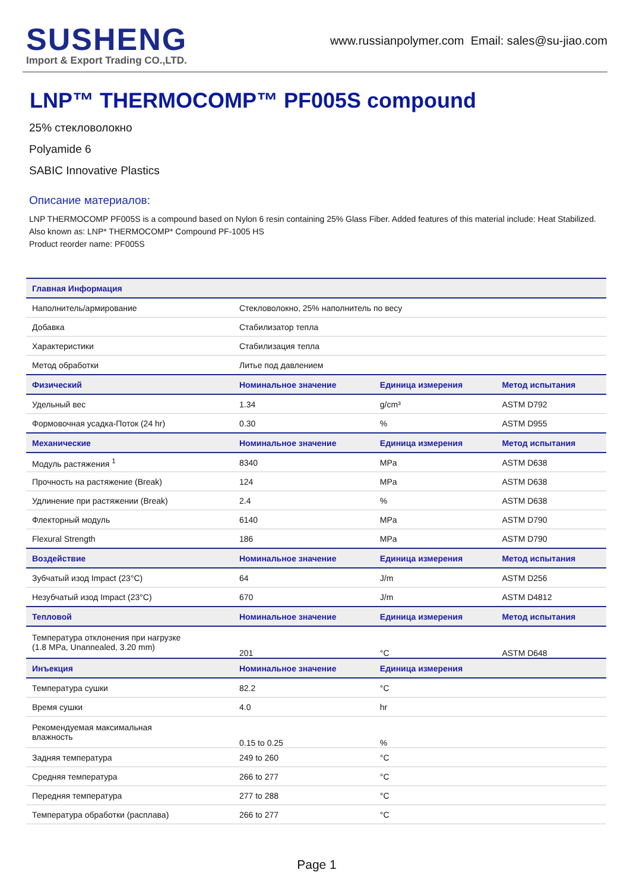SUSHENG
Import & Export Trading CO.,LTD.
www.russianpolymer.com Email: sales@su-jiao.com
LNP™ THERMOCOMP™ PF005S compound
25% стекловолокно
Polyamide 6
SABIC Innovative Plastics
Описание материалов:
LNP THERMOCOMP PF005S is a compound based on Nylon 6 resin containing 25% Glass Fiber. Added features of this material include: Heat Stabilized.
Also known as: LNP* THERMOCOMP* Compound PF-1005 HS
Product reorder name: PF005S
| Главная Информация | | | |
| --- | --- | --- | --- |
| Наполнитель/армирование | Стекловолокно, 25% наполнитель по весу | | |
| Добавка | Стабилизатор тепла | | |
| Характеристики | Стабилизация тепла | | |
| Метод обработки | Литье под давлением | | |
| Физический | Номинальное значение | Единица измерения | Метод испытания |
| Удельный вес | 1.34 | g/cm³ | ASTM D792 |
| Формовочная усадка-Поток (24 hr) | 0.30 | % | ASTM D955 |
| Механические | Номинальное значение | Единица измерения | Метод испытания |
| Модуль растяжения <sup>1</sup> | 8340 | MPa | ASTM D638 |
| Прочность на растяжение (Break) | 124 | MPa | ASTM D638 |
| Удлинение при растяжении (Break) | 2.4 | % | ASTM D638 |
| Флекторный модуль | 6140 | MPa | ASTM D790 |
| Flexural Strength | 186 | MPa | ASTM D790 |
| Воздействие | Номинальное значение | Единица измерения | Метод испытания |
| Зубчатый изод Impact (23°C) | 64 | J/m | ASTM D256 |
| Незубчатый изод Impact (23°C) | 670 | J/m | ASTM D4812 |
| Тепловой | Номинальное значение | Единица измерения | Метод испытания |
| Температура отклонения при нагрузке (1.8 MPa, Unannealed, 3.20 mm) | 201 | °C | ASTM D648 |
| Инъекция | Номинальное значение | Единица измерения | |
| Температура сушки | 82.2 | °C | |
| Время сушки | 4.0 | hr | |
| Рекомендуемая максимальная влажность | 0.15 to 0.25 | % | |
| Задняя температура | 249 to 260 | °C | |
| Средняя температура | 266 to 277 | °C | |
| Передняя температура | 277 to 288 | °C | |
| Температура обработки (расплава) | 266 to 277 | °C | |
Page 1